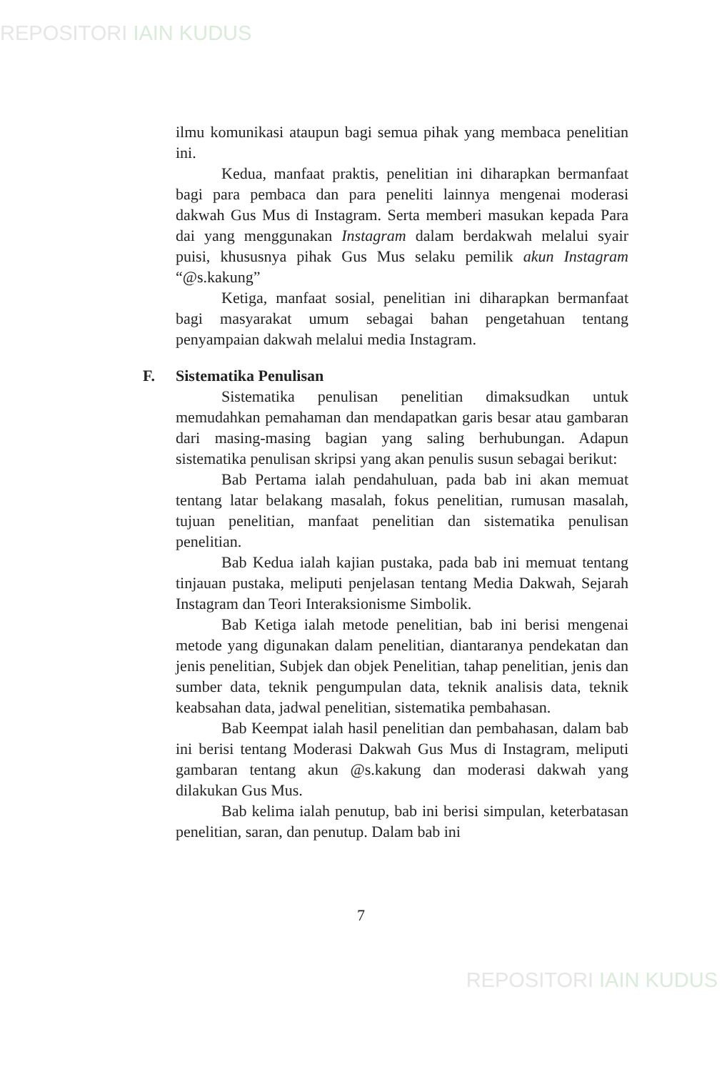REPOSITORI IAIN KUDUS
ilmu komunikasi ataupun bagi semua pihak yang membaca penelitian ini.
Kedua, manfaat praktis, penelitian ini diharapkan bermanfaat bagi para pembaca dan para peneliti lainnya mengenai moderasi dakwah Gus Mus di Instagram. Serta memberi masukan kepada Para dai yang menggunakan Instagram dalam berdakwah melalui syair puisi, khususnya pihak Gus Mus selaku pemilik akun Instagram “@s.kakung”
Ketiga, manfaat sosial, penelitian ini diharapkan bermanfaat bagi masyarakat umum sebagai bahan pengetahuan tentang penyampaian dakwah melalui media Instagram.
F. Sistematika Penulisan
Sistematika penulisan penelitian dimaksudkan untuk memudahkan pemahaman dan mendapatkan garis besar atau gambaran dari masing-masing bagian yang saling berhubungan. Adapun sistematika penulisan skripsi yang akan penulis susun sebagai berikut:
Bab Pertama ialah pendahuluan, pada bab ini akan memuat tentang latar belakang masalah, fokus penelitian, rumusan masalah, tujuan penelitian, manfaat penelitian dan sistematika penulisan penelitian.
Bab Kedua ialah kajian pustaka, pada bab ini memuat tentang tinjauan pustaka, meliputi penjelasan tentang Media Dakwah, Sejarah Instagram dan Teori Interaksionisme Simbolik.
Bab Ketiga ialah metode penelitian, bab ini berisi mengenai metode yang digunakan dalam penelitian, diantaranya pendekatan dan jenis penelitian, Subjek dan objek Penelitian, tahap penelitian, jenis dan sumber data, teknik pengumpulan data, teknik analisis data, teknik keabsahan data, jadwal penelitian, sistematika pembahasan.
Bab Keempat ialah hasil penelitian dan pembahasan, dalam bab ini berisi tentang Moderasi Dakwah Gus Mus di Instagram, meliputi gambaran tentang akun @s.kakung dan moderasi dakwah yang dilakukan Gus Mus.
Bab kelima ialah penutup, bab ini berisi simpulan, keterbatasan penelitian, saran, dan penutup. Dalam bab ini
7
REPOSITORI IAIN KUDUS